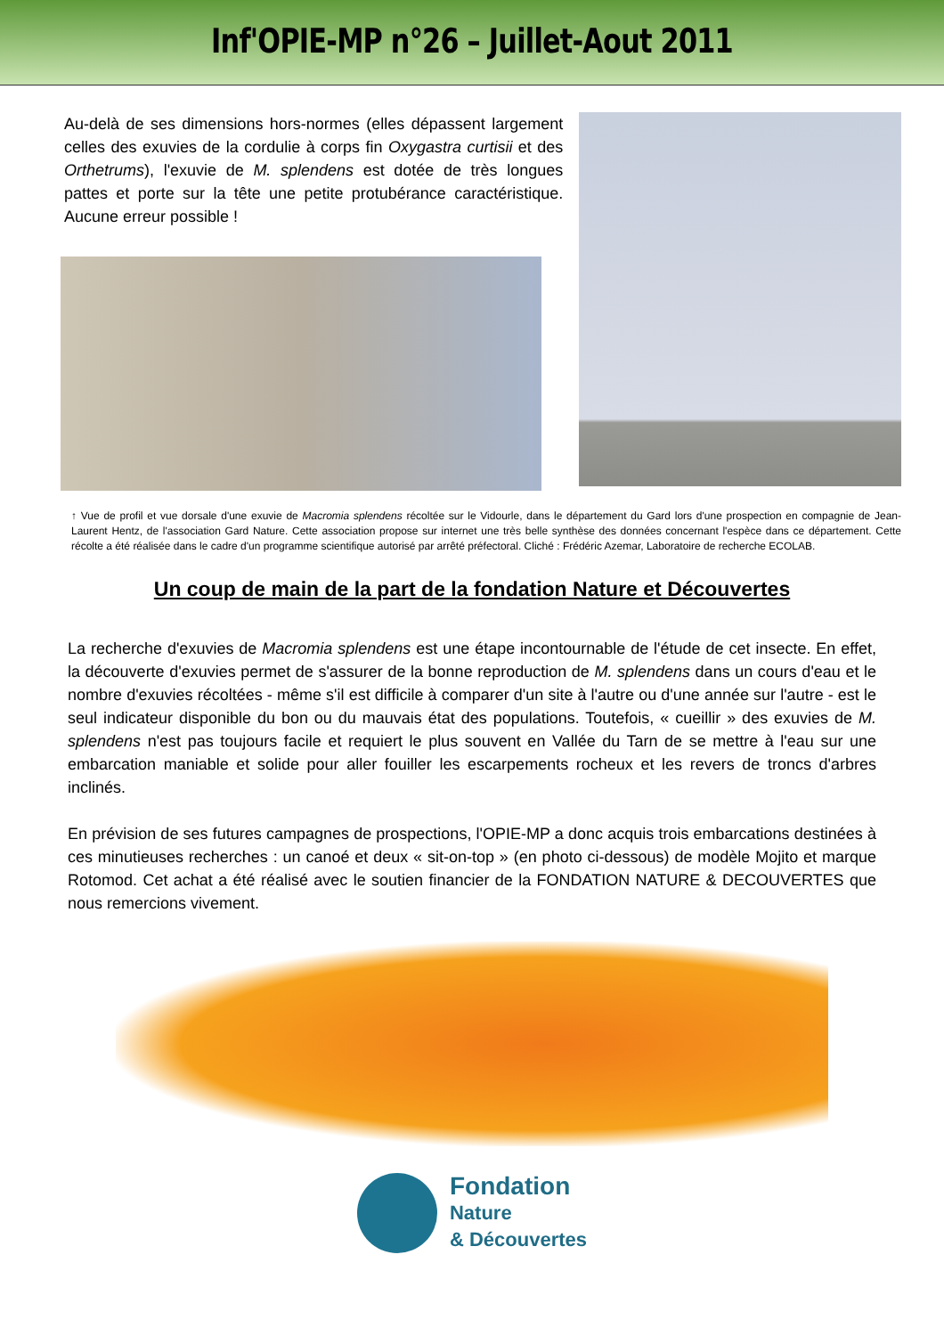Inf'OPIE-MP n°26 – Juillet-Aout 2011
Au-delà de ses dimensions hors-normes (elles dépassent largement celles des exuvies de la cordulie à corps fin Oxygastra curtisii et des Orthetrums), l'exuvie de M. splendens est dotée de très longues pattes et porte sur la tête une petite protubérance caractéristique. Aucune erreur possible !
↑ Vue de profil et vue dorsale d'une exuvie de Macromia splendens récoltée sur le Vidourle, dans le département du Gard lors d'une prospection en compagnie de Jean-Laurent Hentz, de l'association Gard Nature. Cette association propose sur internet une très belle synthèse des données concernant l'espèce dans ce département. Cette récolte a été réalisée dans le cadre d'un programme scientifique autorisé par arrêté préfectoral. Cliché : Frédéric Azemar, Laboratoire de recherche ECOLAB.
Un coup de main de la part de la fondation Nature et Découvertes
La recherche d'exuvies de Macromia splendens est une étape incontournable de l'étude de cet insecte. En effet, la découverte d'exuvies permet de s'assurer de la bonne reproduction de M. splendens dans un cours d'eau et le nombre d'exuvies récoltées - même s'il est difficile à comparer d'un site à l'autre ou d'une année sur l'autre - est le seul indicateur disponible du bon ou du mauvais état des populations. Toutefois, « cueillir » des exuvies de M. splendens n'est pas toujours facile et requiert le plus souvent en Vallée du Tarn de se mettre à l'eau sur une embarcation maniable et solide pour aller fouiller les escarpements rocheux et les revers de troncs d'arbres inclinés.
En prévision de ses futures campagnes de prospections, l'OPIE-MP a donc acquis trois embarcations destinées à ces minutieuses recherches : un canoé et deux « sit-on-top » (en photo ci-dessous) de modèle Mojito et marque Rotomod. Cet achat a été réalisé avec le soutien financier de la FONDATION NATURE & DECOUVERTES que nous remercions vivement.
Fondation
Nature
& Découvertes